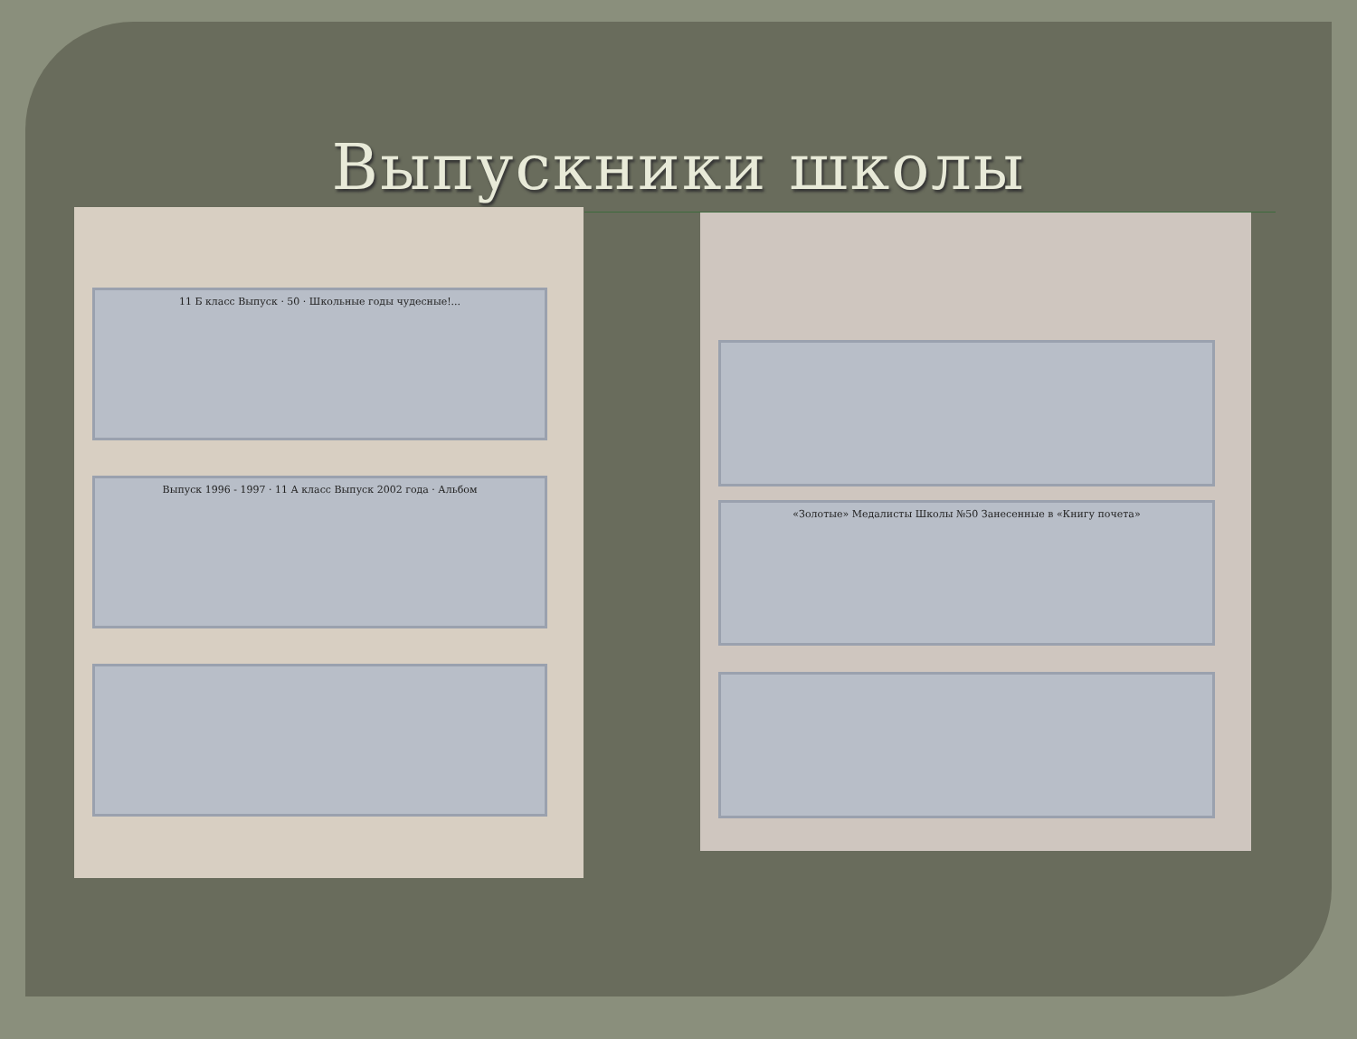Выпускники школы
11 Б класс Выпуск · 50 · Школьные годы чудесные!...
Выпуск 1996 - 1997 · 11 А класс Выпуск 2002 года · Альбом
«Золотые» Медалисты Школы №50 Занесенные в «Книгу почета»